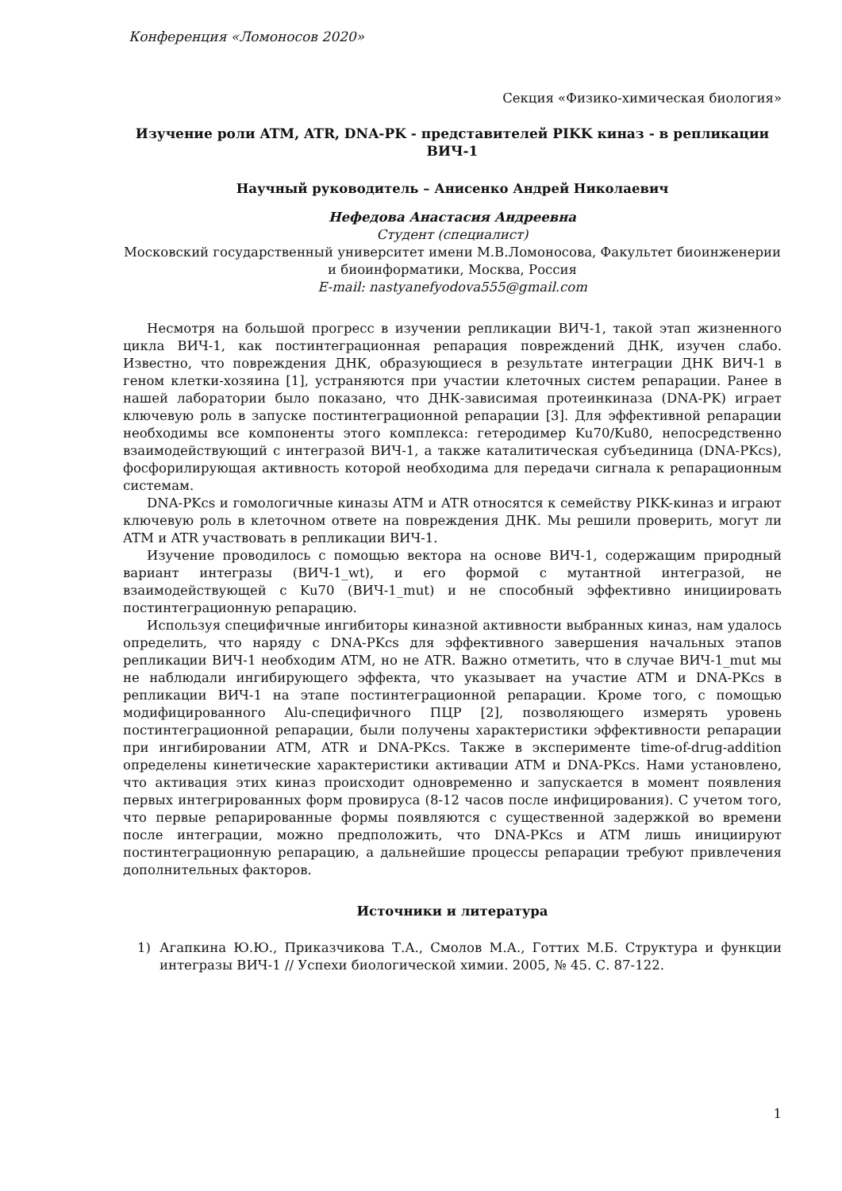Конференция «Ломоносов 2020»
Секция «Физико-химическая биология»
Изучение роли ATM, ATR, DNA-PK - представителей PIKK киназ - в репликации ВИЧ-1
Научный руководитель – Анисенко Андрей Николаевич
Нефедова Анастасия Андреевна
Студент (специалист)
Московский государственный университет имени М.В.Ломоносова, Факультет биоинженерии и биоинформатики, Москва, Россия
E-mail: nastyanefyodova555@gmail.com
Несмотря на большой прогресс в изучении репликации ВИЧ-1, такой этап жизненного цикла ВИЧ-1, как постинтеграционная репарация повреждений ДНК, изучен слабо. Известно, что повреждения ДНК, образующиеся в результате интеграции ДНК ВИЧ-1 в геном клетки-хозяина [1], устраняются при участии клеточных систем репарации. Ранее в нашей лаборатории было показано, что ДНК-зависимая протеинкиназа (DNA-PK) играет ключевую роль в запуске постинтеграционной репарации [3]. Для эффективной репарации необходимы все компоненты этого комплекса: гетеродимер Ku70/Ku80, непосредственно взаимодействующий с интегразой ВИЧ-1, а также каталитическая субъединица (DNA-PKcs), фосфорилирующая активность которой необходима для передачи сигнала к репарационным системам.
DNA-PKcs и гомологичные киназы ATM и ATR относятся к семейству PIKK-киназ и играют ключевую роль в клеточном ответе на повреждения ДНК. Мы решили проверить, могут ли ATM и ATR участвовать в репликации ВИЧ-1.
Изучение проводилось с помощью вектора на основе ВИЧ-1, содержащим природный вариант интегразы (ВИЧ-1_wt), и его формой с мутантной интегразой, не взаимодействующей с Ku70 (ВИЧ-1_mut) и не способный эффективно инициировать постинтеграционную репарацию.
Используя специфичные ингибиторы киназной активности выбранных киназ, нам удалось определить, что наряду с DNA-PKcs для эффективного завершения начальных этапов репликации ВИЧ-1 необходим ATM, но не ATR. Важно отметить, что в случае ВИЧ-1_mut мы не наблюдали ингибирующего эффекта, что указывает на участие ATM и DNA-PKcs в репликации ВИЧ-1 на этапе постинтеграционной репарации. Кроме того, с помощью модифицированного Alu-специфичного ПЦР [2], позволяющего измерять уровень постинтеграционной репарации, были получены характеристики эффективности репарации при ингибировании ATM, ATR и DNA-PKcs. Также в эксперименте time-of-drug-addition определены кинетические характеристики активации ATM и DNA-PKcs. Нами установлено, что активация этих киназ происходит одновременно и запускается в момент появления первых интегрированных форм провируса (8-12 часов после инфицирования). С учетом того, что первые репарированные формы появляются с существенной задержкой во времени после интеграции, можно предположить, что DNA-PKcs и ATM лишь инициируют постинтеграционную репарацию, а дальнейшие процессы репарации требуют привлечения дополнительных факторов.
Источники и литература
1) Агапкина Ю.Ю., Приказчикова Т.А., Смолов М.А., Готтих М.Б. Структура и функции интегразы ВИЧ-1 // Успехи биологической химии. 2005, № 45. С. 87-122.
1